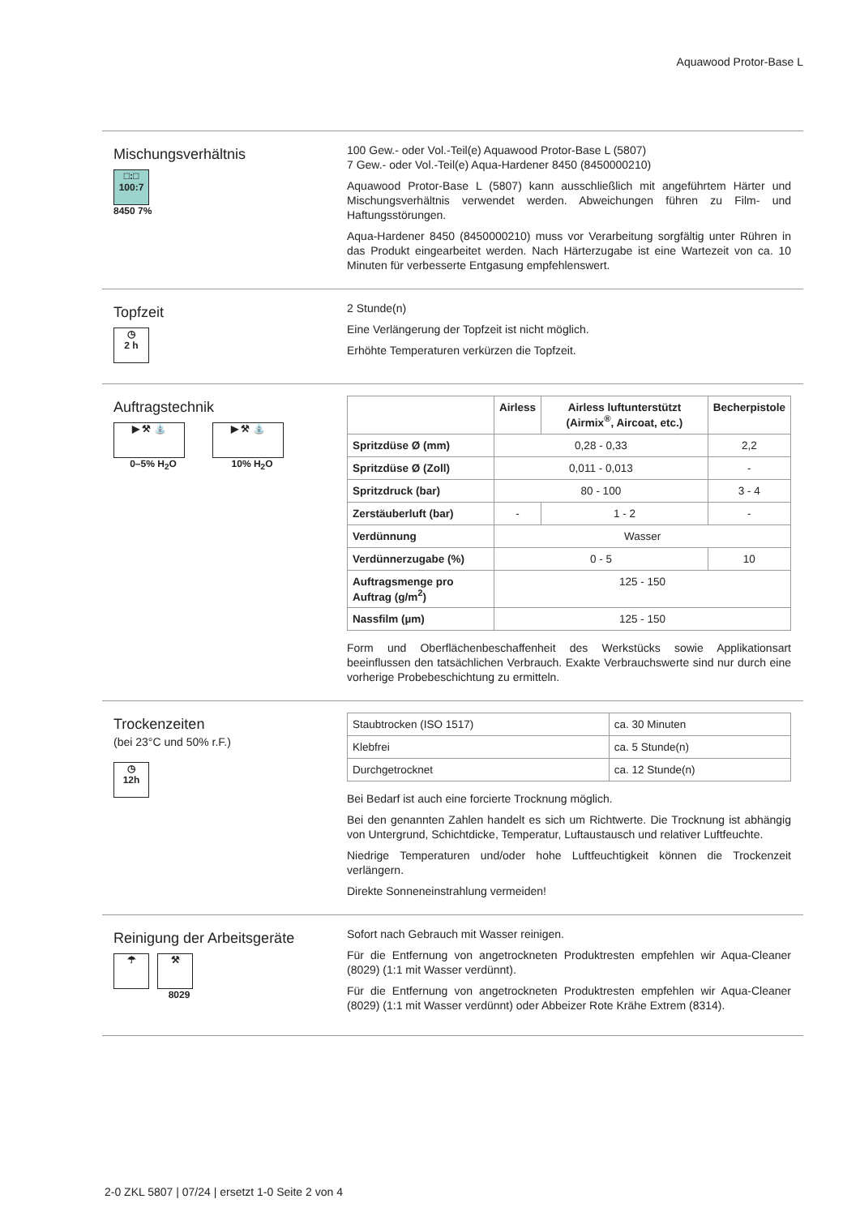Aquawood Protor-Base L
Mischungsverhältnis
□:□
100:7
8450 7%
100 Gew.- oder Vol.-Teil(e) Aquawood Protor-Base L (5807)
7 Gew.- oder Vol.-Teil(e) Aqua-Hardener 8450 (8450000210)
Aquawood Protor-Base L (5807) kann ausschließlich mit angeführtem Härter und Mischungsverhältnis verwendet werden. Abweichungen führen zu Film- und Haftungsstörungen.
Aqua-Hardener 8450 (8450000210) muss vor Verarbeitung sorgfältig unter Rühren in das Produkt eingearbeitet werden. Nach Härterzugabe ist eine Wartezeit von ca. 10 Minuten für verbesserte Entgasung empfehlenswert.
Topfzeit
◷
2 h
2 Stunde(n)
Eine Verlängerung der Topfzeit ist nicht möglich.
Erhöhte Temperaturen verkürzen die Topfzeit.
Auftragstechnik
▶ ⚒ ⛲
0–5% H<sub>2</sub>O
▶ ⚒ ⛲
10% H<sub>2</sub>O
| | Airless | Airless luftunterstützt (Airmix<sup>®</sup>, Aircoat, etc.) | Becherpistole |
| --- | --- | --- | --- |
| Spritzdüse Ø (mm) | 0,28 - 0,33 | | 2,2 |
| Spritzdüse Ø (Zoll) | 0,011 - 0,013 | | - |
| Spritzdruck (bar) | 80 - 100 | | 3 - 4 |
| Zerstäuberluft (bar) | - | 1 - 2 | - |
| Verdünnung | Wasser | | |
| Verdünnerzugabe (%) | 0 - 5 | | 10 |
| Auftragsmenge pro Auftrag (g/m<sup>2</sup>) | 125 - 150 | | |
| Nassfilm (µm) | 125 - 150 | | |
Form und Oberflächenbeschaffenheit des Werkstücks sowie Applikationsart beeinflussen den tatsächlichen Verbrauch. Exakte Verbrauchswerte sind nur durch eine vorherige Probebeschichtung zu ermitteln.
Trockenzeiten
(bei 23°C und 50% r.F.)
◷
12h
| Staubtrocken (ISO 1517) | ca. 30 Minuten |
| Klebfrei | ca. 5 Stunde(n) |
| Durchgetrocknet | ca. 12 Stunde(n) |
Bei Bedarf ist auch eine forcierte Trocknung möglich.
Bei den genannten Zahlen handelt es sich um Richtwerte. Die Trocknung ist abhängig von Untergrund, Schichtdicke, Temperatur, Luftaustausch und relativer Luftfeuchte.
Niedrige Temperaturen und/oder hohe Luftfeuchtigkeit können die Trockenzeit verlängern.
Direkte Sonneneinstrahlung vermeiden!
Reinigung der Arbeitsgeräte
☂
⚒
8029
Sofort nach Gebrauch mit Wasser reinigen.
Für die Entfernung von angetrockneten Produktresten empfehlen wir Aqua-Cleaner (8029) (1:1 mit Wasser verdünnt).
Für die Entfernung von angetrockneten Produktresten empfehlen wir Aqua-Cleaner (8029) (1:1 mit Wasser verdünnt) oder Abbeizer Rote Krähe Extrem (8314).
2-0 ZKL 5807 | 07/24 | ersetzt 1-0 Seite 2 von 4